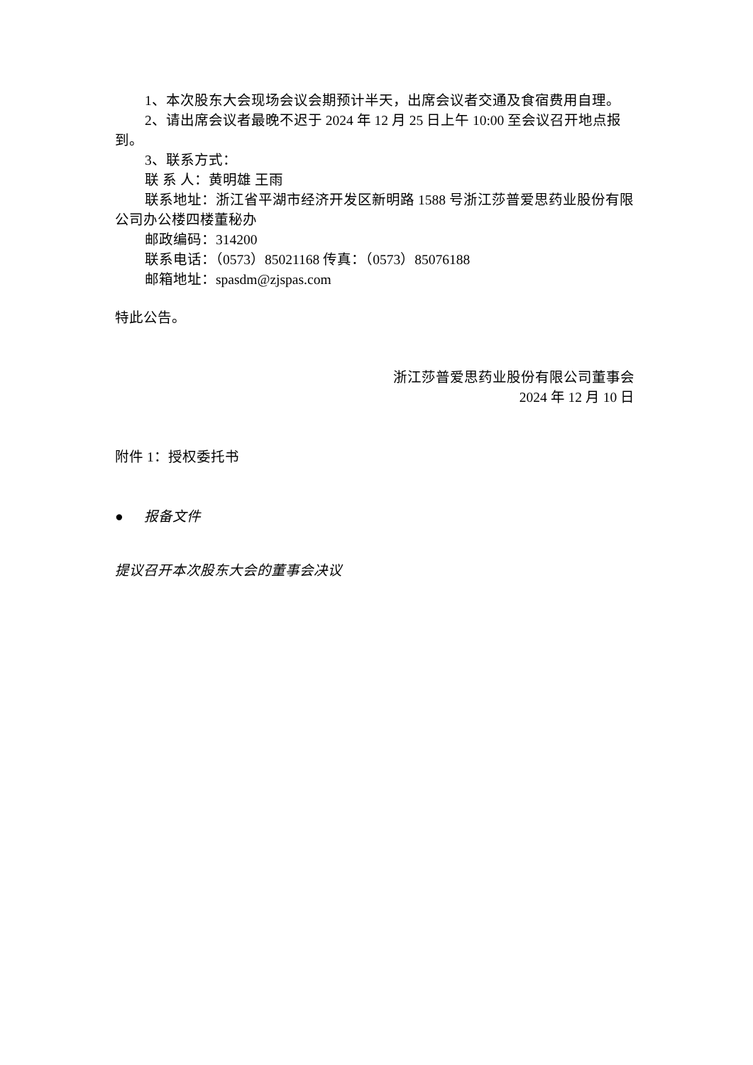1、本次股东大会现场会议会期预计半天，出席会议者交通及食宿费用自理。
2、请出席会议者最晚不迟于 2024 年 12 月 25 日上午 10:00 至会议召开地点报到。
3、联系方式：
联 系 人：黄明雄 王雨
联系地址：浙江省平湖市经济开发区新明路 1588 号浙江莎普爱思药业股份有限公司办公楼四楼董秘办
邮政编码：314200
联系电话：（0573）85021168 传真：（0573）85076188
邮箱地址：spasdm@zjspas.com
特此公告。
浙江莎普爱思药业股份有限公司董事会
2024 年 12 月 10 日
附件 1：授权委托书
● 报备文件
提议召开本次股东大会的董事会决议